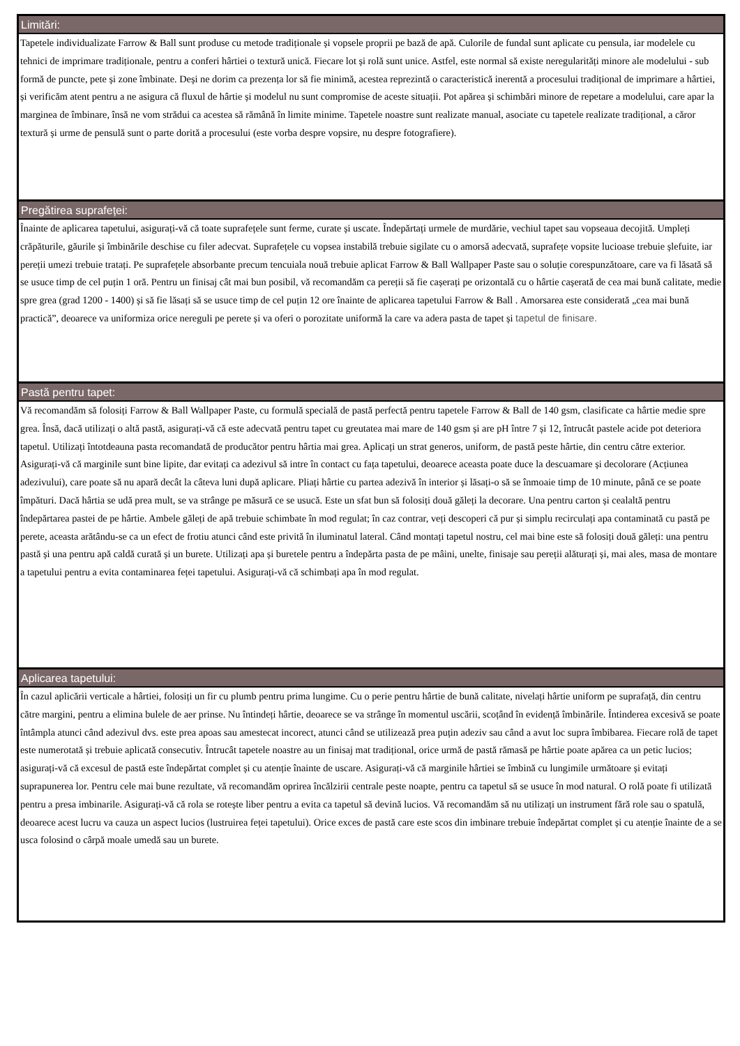Limitări:
Tapetele individualizate Farrow & Ball sunt produse cu metode tradiționale și vopsele proprii pe bază de apă. Culorile de fundal sunt aplicate cu pensula, iar modelele cu tehnici de imprimare tradiționale, pentru a conferi hârtiei o textură unică. Fiecare lot și rolă sunt unice. Astfel, este normal să existe neregularități minore ale modelului - sub formă de puncte, pete și zone îmbinate. Deși ne dorim ca prezența lor să fie minimă, acestea reprezintă o caracteristică inerentă a procesului tradițional de imprimare a hârtiei, și verificăm atent pentru a ne asigura că fluxul de hârtie și modelul nu sunt compromise de aceste situații. Pot apărea și schimbări minore de repetare a modelului, care apar la marginea de îmbinare, însă ne vom strădui ca acestea să rămână în limite minime. Tapetele noastre sunt realizate manual, asociate cu tapetele realizate tradițional, a căror textură și urme de pensulă sunt o parte dorită a procesului (este vorba despre vopsire, nu despre fotografiere).
Pregătirea suprafeței:
Înainte de aplicarea tapetului, asigurați-vă că toate suprafețele sunt ferme, curate și uscate. Îndepărtați urmele de murdărie, vechiul tapet sau vopseaua decojită. Umpleți crăpăturile, găurile și îmbinările deschise cu filer adecvat. Suprafețele cu vopsea instabilă trebuie sigilate cu o amorsă adecvată, suprafețe vopsite lucioase trebuie șlefuite, iar pereții umezi trebuie tratați. Pe suprafețele absorbante precum tencuiala nouă trebuie aplicat Farrow & Ball Wallpaper Paste sau o soluție corespunzătoare, care va fi lăsată să se usuce timp de cel puțin 1 oră. Pentru un finisaj cât mai bun posibil, vă recomandăm ca pereții să fie cașerați pe orizontală cu o hârtie cașerată de cea mai bună calitate, medie spre grea (grad 1200 - 1400) și să fie lăsați să se usuce timp de cel puțin 12 ore înainte de aplicarea tapetului Farrow & Ball . Amorsarea este considerată „cea mai bună practică”, deoarece va uniformiza orice nereguli pe perete și va oferi o porozitate uniformă la care va adera pasta de tapet și tapetul de finisare.
Pastă pentru tapet:
Vă recomandăm să folosiți Farrow & Ball Wallpaper Paste, cu formulă specială de pastă perfectă pentru tapetele Farrow & Ball de 140 gsm, clasificate ca hârtie medie spre grea. Însă, dacă utilizați o altă pastă, asigurați-vă că este adecvată pentru tapet cu greutatea mai mare de 140 gsm și are pH între 7 și 12, întrucât pastele acide pot deteriora tapetul. Utilizați întotdeauna pasta recomandată de producător pentru hârtia mai grea. Aplicați un strat generos, uniform, de pastă peste hârtie, din centru către exterior. Asigurați-vă că marginile sunt bine lipite, dar evitați ca adezivul să intre în contact cu fața tapetului, deoarece aceasta poate duce la descuamare și decolorare (Acțiunea adezivului), care poate să nu apară decât la câteva luni după aplicare. Pliați hârtie cu partea adezivă în interior și lăsați-o să se înmoaie timp de 10 minute, până ce se poate împături. Dacă hârtia se udă prea mult, se va strânge pe măsură ce se usucă. Este un sfat bun să folosiți două găleți la decorare. Una pentru carton și cealaltă pentru îndepărtarea pastei de pe hârtie. Ambele găleți de apă trebuie schimbate în mod regulat; în caz contrar, veți descoperi că pur și simplu recirculați apa contaminată cu pastă pe perete, aceasta arătându-se ca un efect de frotiu atunci când este privită în iluminatul lateral. Când montați tapetul nostru, cel mai bine este să folosiți două găleți: una pentru pastă și una pentru apă caldă curată și un burete. Utilizați apa și buretele pentru a îndepărta pasta de pe mâini, unelte, finisaje sau pereții alăturați și, mai ales, masa de montare a tapetului pentru a evita contaminarea feței tapetului. Asigurați-vă că schimbați apa în mod regulat.
Aplicarea tapetului:
În cazul aplicării verticale a hârtiei, folosiți un fir cu plumb pentru prima lungime. Cu o perie pentru hârtie de bună calitate, nivelați hârtie uniform pe suprafață, din centru către margini, pentru a elimina bulele de aer prinse. Nu întindeți hârtie, deoarece se va strânge în momentul uscării, scoțând în evidență îmbinările. Întinderea excesivă se poate întâmpla atunci când adezivul dvs. este prea apoas sau amestecat incorect, atunci când se utilizează prea puțin adeziv sau când a avut loc supra îmbibarea. Fiecare rolă de tapet este numerotată și trebuie aplicată consecutiv. Întrucât tapetele noastre au un finisaj mat tradițional, orice urmă de pastă rămasă pe hârtie poate apărea ca un petic lucios; asigurați-vă că excesul de pastă este îndepărtat complet și cu atenție înainte de uscare. Asigurați-vă că marginile hârtiei se îmbină cu lungimile următoare și evitați suprapunerea lor. Pentru cele mai bune rezultate, vă recomandăm oprirea încălzirii centrale peste noapte, pentru ca tapetul să se usuce în mod natural. O rolă poate fi utilizată pentru a presa imbinarile. Asigurați-vă că rola se rotește liber pentru a evita ca tapetul să devină lucios. Vă recomandăm să nu utilizați un instrument fără role sau o spatulă, deoarece acest lucru va cauza un aspect lucios (lustruirea feței tapetului). Orice exces de pastă care este scos din imbinare trebuie îndepărtat complet și cu atenție înainte de a se usca folosind o cârpă moale umedă sau un burete.